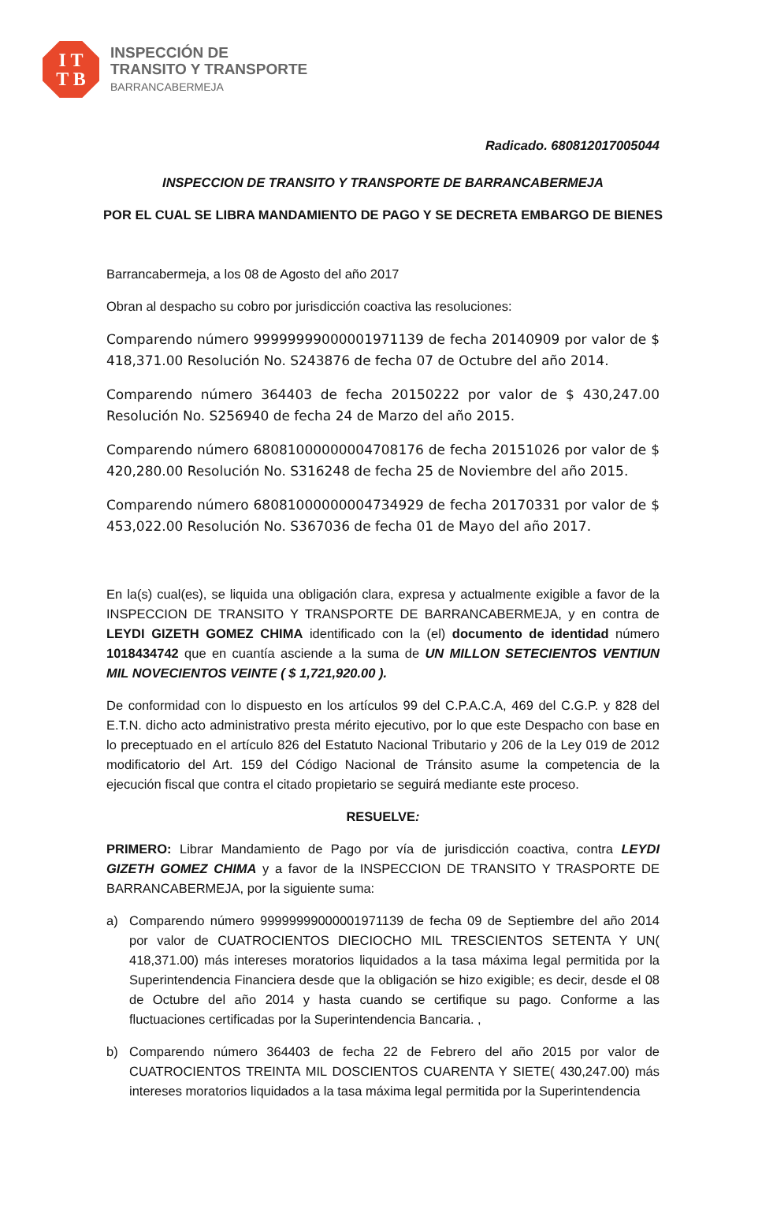I T
T B
INSPECCIÓN DE
TRANSITO Y TRANSPORTE
BARRANCABERMEJA
Radicado. 680812017005044
INSPECCION DE TRANSITO Y TRANSPORTE DE BARRANCABERMEJA
POR EL CUAL SE LIBRA MANDAMIENTO DE PAGO Y SE DECRETA EMBARGO DE BIENES
Barrancabermeja, a los 08 de Agosto del año 2017
Obran al despacho su cobro por jurisdicción coactiva las resoluciones:
Comparendo número 99999999000001971139 de fecha 20140909 por valor de $ 418,371.00 Resolución No. S243876 de fecha 07 de Octubre del año 2014.
Comparendo número 364403 de fecha 20150222 por valor de $ 430,247.00 Resolución No. S256940 de fecha 24 de Marzo del año 2015.
Comparendo número 68081000000004708176 de fecha 20151026 por valor de $ 420,280.00 Resolución No. S316248 de fecha 25 de Noviembre del año 2015.
Comparendo número 68081000000004734929 de fecha 20170331 por valor de $ 453,022.00 Resolución No. S367036 de fecha 01 de Mayo del año 2017.
En la(s) cual(es), se liquida una obligación clara, expresa y actualmente exigible a favor de la INSPECCION DE TRANSITO Y TRANSPORTE DE BARRANCABERMEJA, y en contra de LEYDI GIZETH GOMEZ CHIMA identificado con la (el) documento de identidad número 1018434742 que en cuantía asciende a la suma de UN MILLON SETECIENTOS VENTIUN MIL NOVECIENTOS VEINTE ( $ 1,721,920.00 ).
De conformidad con lo dispuesto en los artículos 99 del C.P.A.C.A, 469 del C.G.P. y 828 del E.T.N. dicho acto administrativo presta mérito ejecutivo, por lo que este Despacho con base en lo preceptuado en el artículo 826 del Estatuto Nacional Tributario y 206 de la Ley 019 de 2012 modificatorio del Art. 159 del Código Nacional de Tránsito asume la competencia de la ejecución fiscal que contra el citado propietario se seguirá mediante este proceso.
RESUELVE:
PRIMERO: Librar Mandamiento de Pago por vía de jurisdicción coactiva, contra LEYDI GIZETH GOMEZ CHIMA y a favor de la INSPECCION DE TRANSITO Y TRASPORTE DE BARRANCABERMEJA, por la siguiente suma:
a) Comparendo número 99999999000001971139 de fecha 09 de Septiembre del año 2014 por valor de CUATROCIENTOS DIECIOCHO MIL TRESCIENTOS SETENTA Y UN( 418,371.00) más intereses moratorios liquidados a la tasa máxima legal permitida por la Superintendencia Financiera desde que la obligación se hizo exigible; es decir, desde el 08 de Octubre del año 2014 y hasta cuando se certifique su pago. Conforme a las fluctuaciones certificadas por la Superintendencia Bancaria. ,
b) Comparendo número 364403 de fecha 22 de Febrero del año 2015 por valor de CUATROCIENTOS TREINTA MIL DOSCIENTOS CUARENTA Y SIETE( 430,247.00) más intereses moratorios liquidados a la tasa máxima legal permitida por la Superintendencia